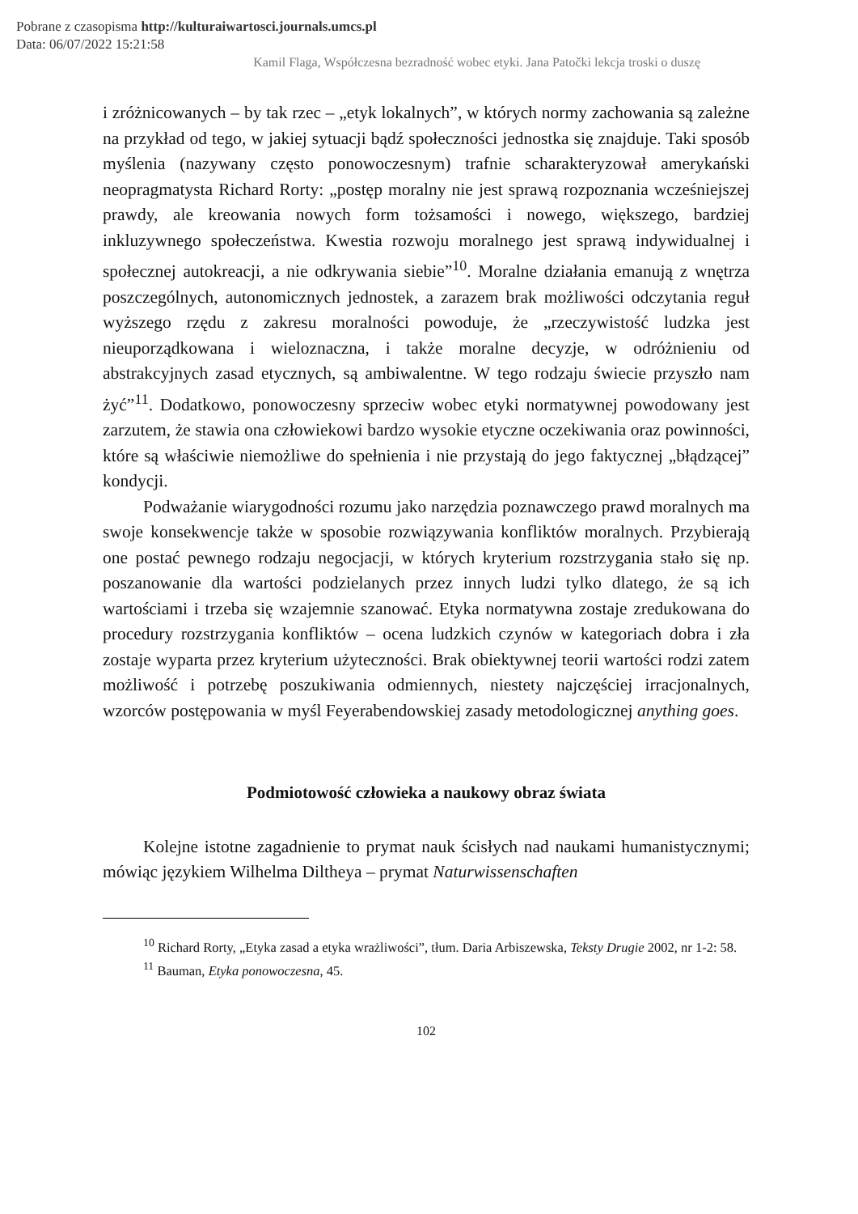Pobrane z czasopisma http://kulturaiwartosci.journals.umcs.pl
Data: 06/07/2022 15:21:58
Kamil Flaga, Współczesna bezradność wobec etyki. Jana Patočki lekcja troski o duszę
i zróżnicowanych – by tak rzec – „etyk lokalnych”, w których normy zachowania są zależne na przykład od tego, w jakiej sytuacji bądź społeczności jednostka się znajduje. Taki sposób myślenia (nazywany często ponowoczesnym) trafnie scharakteryzował amerykański neopragmatysta Richard Rorty: „postęp moralny nie jest sprawą rozpoznania wcześniejszej prawdy, ale kreowania nowych form tożsamości i nowego, większego, bardziej inkluzywnego społeczeństwa. Kwestia rozwoju moralnego jest sprawą indywidualnej i społecznej autokreacji, a nie odkrywania siebie”<sup>10</sup>. Moralne działania emanują z wnętrza poszczególnych, autonomicznych jednostek, a zarazem brak możliwości odczytania reguł wyższego rzędu z zakresu moralności powoduje, że „rzeczywistość ludzka jest nieuporządkowana i wieloznaczna, i także moralne decyzje, w odróżnieniu od abstrakcyjnych zasad etycznych, są ambiwalentne. W tego rodzaju świecie przyszło nam żyć”<sup>11</sup>. Dodatkowo, ponowoczesny sprzeciw wobec etyki normatywnej powodowany jest zarzutem, że stawia ona człowiekowi bardzo wysokie etyczne oczekiwania oraz powinności, które są właściwie niemożliwe do spełnienia i nie przystają do jego faktycznej „błądzącej” kondycji.
Podważanie wiarygodności rozumu jako narzędzia poznawczego prawd moralnych ma swoje konsekwencje także w sposobie rozwiązywania konfliktów moralnych. Przybierają one postać pewnego rodzaju negocjacji, w których kryterium rozstrzygania stało się np. poszanowanie dla wartości podzielanych przez innych ludzi tylko dlatego, że są ich wartościami i trzeba się wzajemnie szanować. Etyka normatywna zostaje zredukowana do procedury rozstrzygania konfliktów – ocena ludzkich czynów w kategoriach dobra i zła zostaje wyparta przez kryterium użyteczności. Brak obiektywnej teorii wartości rodzi zatem możliwość i potrzebę poszukiwania odmiennych, niestety najczęściej irracjonalnych, wzorców postępowania w myśl Feyerabendowskiej zasady metodologicznej anything goes.
Podmiotowość człowieka a naukowy obraz świata
Kolejne istotne zagadnienie to prymat nauk ścisłych nad naukami humanistycznymi; mówiąc językiem Wilhelma Diltheya – prymat Naturwissenschaften
<sup>10</sup> Richard Rorty, „Etyka zasad a etyka wrażliwości”, tłum. Daria Arbiszewska, Teksty Drugie 2002, nr 1-2: 58.
<sup>11</sup> Bauman, Etyka ponowoczesna, 45.
102